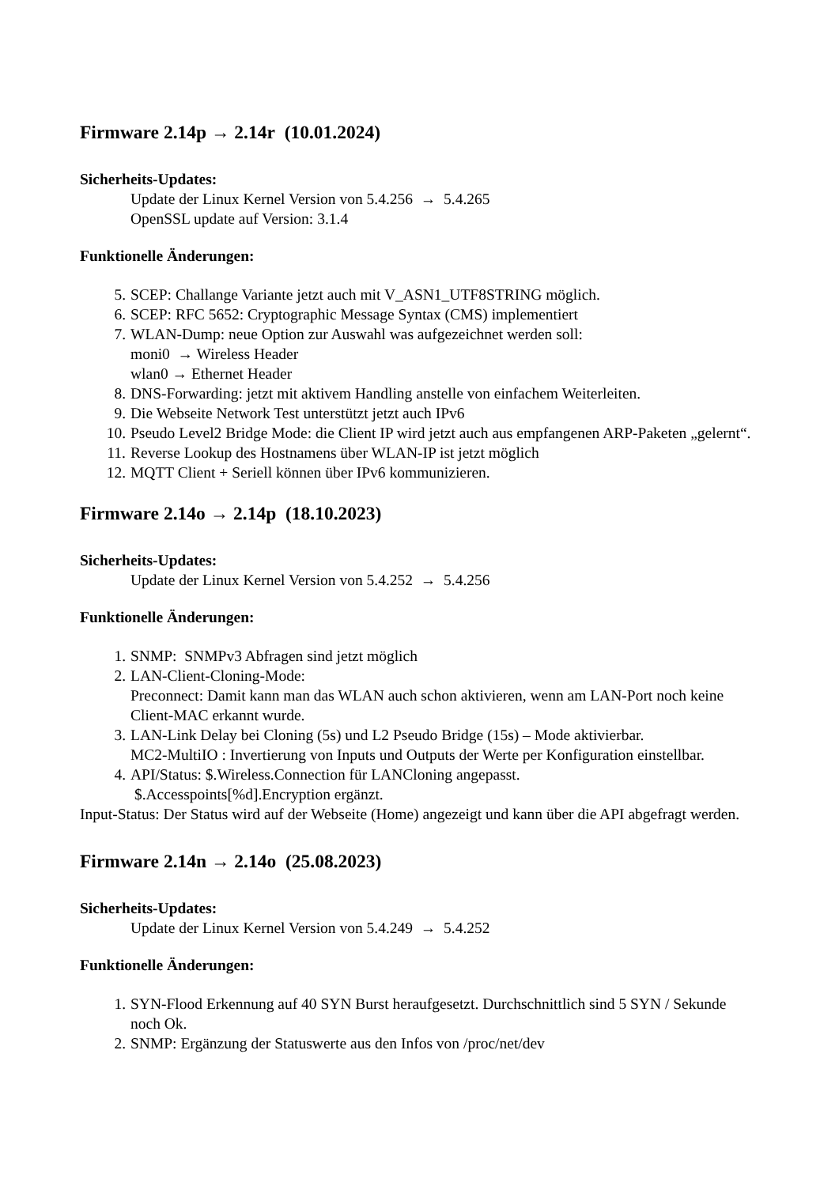Firmware 2.14p → 2.14r (10.01.2024)
Sicherheits-Updates:
Update der Linux Kernel Version von 5.4.256 → 5.4.265
OpenSSL update auf Version: 3.1.4
Funktionelle Änderungen:
5. SCEP: Challange Variante jetzt auch mit V_ASN1_UTF8STRING möglich.
6. SCEP: RFC 5652: Cryptographic Message Syntax (CMS) implementiert
7. WLAN-Dump: neue Option zur Auswahl was aufgezeichnet werden soll:
moni0 → Wireless Header
wlan0 → Ethernet Header
8. DNS-Forwarding: jetzt mit aktivem Handling anstelle von einfachem Weiterleiten.
9. Die Webseite Network Test unterstützt jetzt auch IPv6
10. Pseudo Level2 Bridge Mode: die Client IP wird jetzt auch aus empfangenen ARP-Paketen „gelernt“.
11. Reverse Lookup des Hostnamens über WLAN-IP ist jetzt möglich
12. MQTT Client + Seriell können über IPv6 kommunizieren.
Firmware 2.14o → 2.14p (18.10.2023)
Sicherheits-Updates:
Update der Linux Kernel Version von 5.4.252 → 5.4.256
Funktionelle Änderungen:
1. SNMP: SNMPv3 Abfragen sind jetzt möglich
2. LAN-Client-Cloning-Mode:
Preconnect: Damit kann man das WLAN auch schon aktivieren, wenn am LAN-Port noch keine Client-MAC erkannt wurde.
3. LAN-Link Delay bei Cloning (5s) und L2 Pseudo Bridge (15s) – Mode aktivierbar.
MC2-MultiIO : Invertierung von Inputs und Outputs der Werte per Konfiguration einstellbar.
4. API/Status: $.Wireless.Connection für LANCloning angepasst.
$.Accesspoints[%d].Encryption ergänzt.
Input-Status: Der Status wird auf der Webseite (Home) angezeigt und kann über die API abgefragt werden.
Firmware 2.14n → 2.14o (25.08.2023)
Sicherheits-Updates:
Update der Linux Kernel Version von 5.4.249 → 5.4.252
Funktionelle Änderungen:
1. SYN-Flood Erkennung auf 40 SYN Burst heraufgesetzt. Durchschnittlich sind 5 SYN / Sekunde noch Ok.
2. SNMP: Ergänzung der Statuswerte aus den Infos von /proc/net/dev